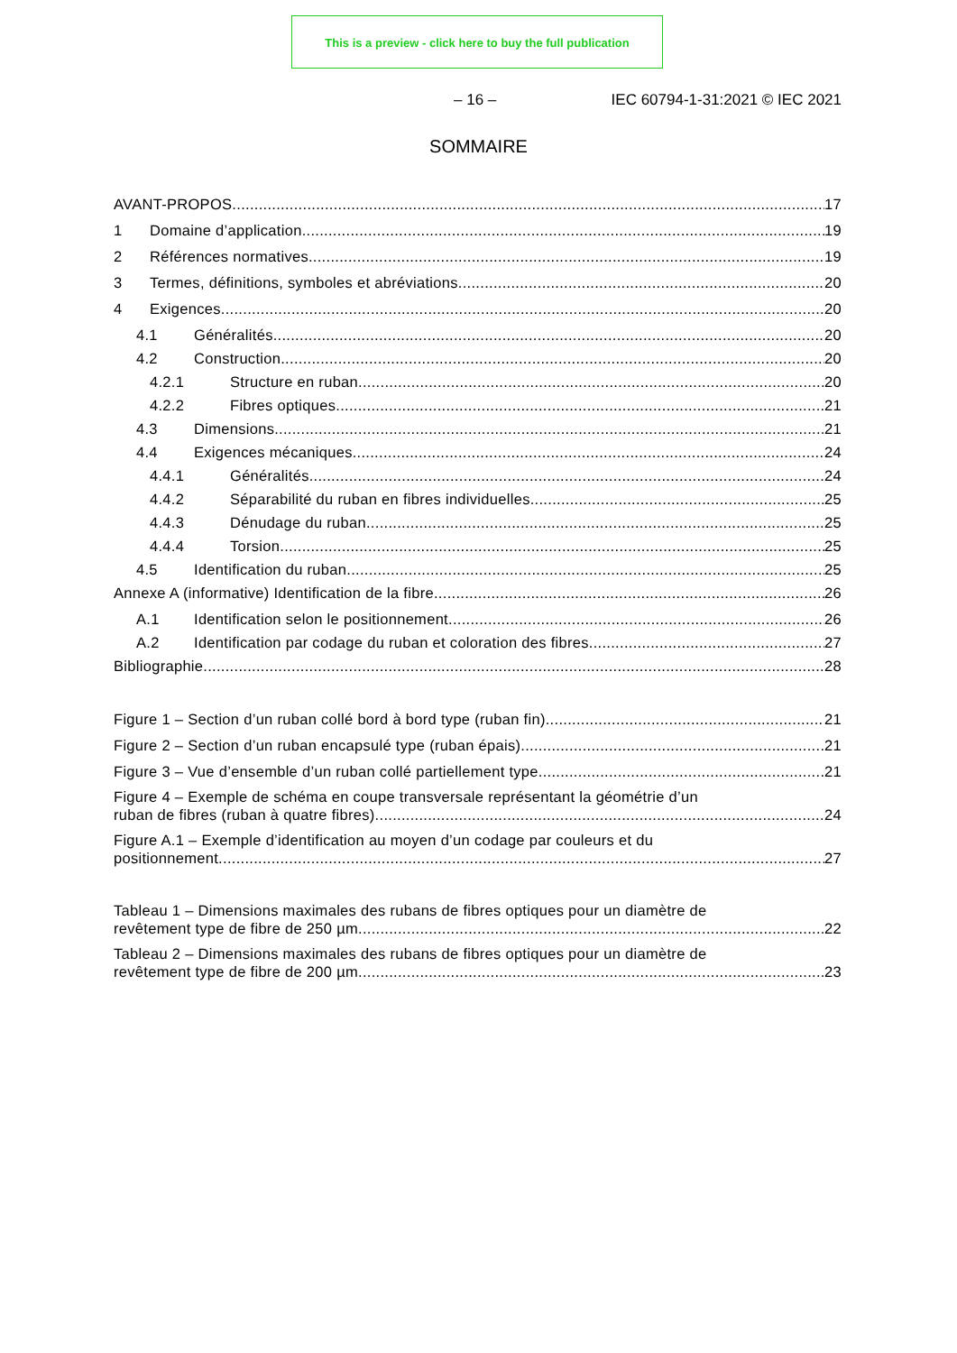This is a preview - click here to buy the full publication
– 16 – IEC 60794-1-31:2021 © IEC 2021
SOMMAIRE
AVANT-PROPOS 17
1 Domaine d’application 19
2 Références normatives 19
3 Termes, définitions, symboles et abréviations 20
4 Exigences 20
4.1 Généralités 20
4.2 Construction 20
4.2.1 Structure en ruban 20
4.2.2 Fibres optiques 21
4.3 Dimensions 21
4.4 Exigences mécaniques 24
4.4.1 Généralités 24
4.4.2 Séparabilité du ruban en fibres individuelles 25
4.4.3 Dénudage du ruban 25
4.4.4 Torsion 25
4.5 Identification du ruban 25
Annexe A (informative) Identification de la fibre 26
A.1 Identification selon le positionnement 26
A.2 Identification par codage du ruban et coloration des fibres 27
Bibliographie 28
Figure 1 – Section d’un ruban collé bord à bord type (ruban fin) 21
Figure 2 – Section d’un ruban encapsulé type (ruban épais) 21
Figure 3 – Vue d’ensemble d’un ruban collé partiellement type 21
Figure 4 – Exemple de schéma en coupe transversale représentant la géométrie d’un
ruban de fibres (ruban à quatre fibres) 24
Figure A.1 – Exemple d’identification au moyen d’un codage par couleurs et du
positionnement 27
Tableau 1 – Dimensions maximales des rubans de fibres optiques pour un diamètre de
revêtement type de fibre de 250 µm 22
Tableau 2 – Dimensions maximales des rubans de fibres optiques pour un diamètre de
revêtement type de fibre de 200 µm 23